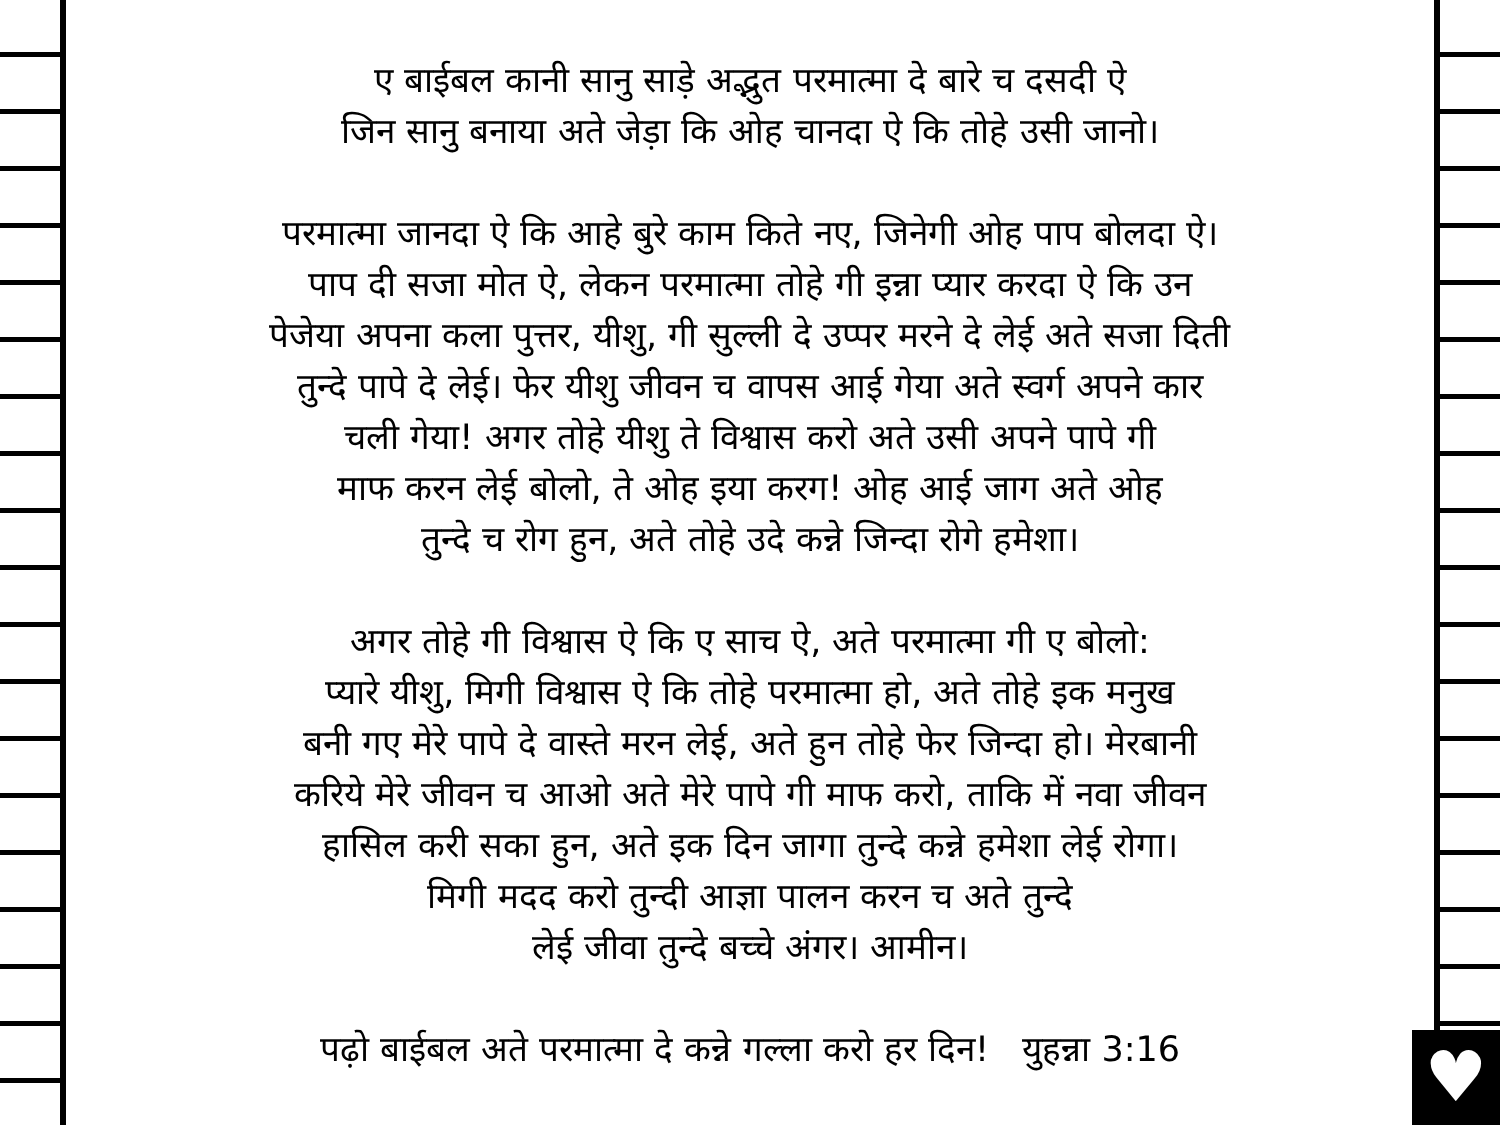♥
ए बाईबल कानी सानु साड़े अद्भुत परमात्मा दे बारे च दसदी ऐ
जिन सानु बनाया अते जेड़ा कि ओह चानदा ऐ कि तोहे उसी जानो।
परमात्मा जानदा ऐ कि आहे बुरे काम किते नए, जिनेगी ओह पाप बोलदा ऐ।
पाप दी सजा मोत ऐ, लेकन परमात्मा तोहे गी इन्ना प्यार करदा ऐ कि उन
पेजेया अपना कला पुत्तर, यीशु, गी सुल्ली दे उप्पर मरने दे लेई अते सजा दिती
तुन्दे पापे दे लेई। फेर यीशु जीवन च वापस आई गेया अते स्वर्ग अपने कार
चली गेया! अगर तोहे यीशु ते विश्वास करो अते उसी अपने पापे गी
माफ करन लेई बोलो, ते ओह इया करग! ओह आई जाग अते ओह
तुन्दे च रोग हुन, अते तोहे उदे कन्ने जिन्दा रोगे हमेशा।
अगर तोहे गी विश्वास ऐ कि ए साच ऐ, अते परमात्मा गी ए बोलो:
प्यारे यीशु, मिगी विश्वास ऐ कि तोहे परमात्मा हो, अते तोहे इक मनुख
बनी गए मेरे पापे दे वास्ते मरन लेई, अते हुन तोहे फेर जिन्दा हो। मेरबानी
करिये मेरे जीवन च आओ अते मेरे पापे गी माफ करो, ताकि में नवा जीवन
हासिल करी सका हुन, अते इक दिन जागा तुन्दे कन्ने हमेशा लेई रोगा।
मिगी मदद करो तुन्दी आज्ञा पालन करन च अते तुन्दे
लेई जीवा तुन्दे बच्चे अंगर। आमीन।
पढ़ो बाईबल अते परमात्मा दे कन्ने गल्ला करो हर दिन! युहन्ना 3:16